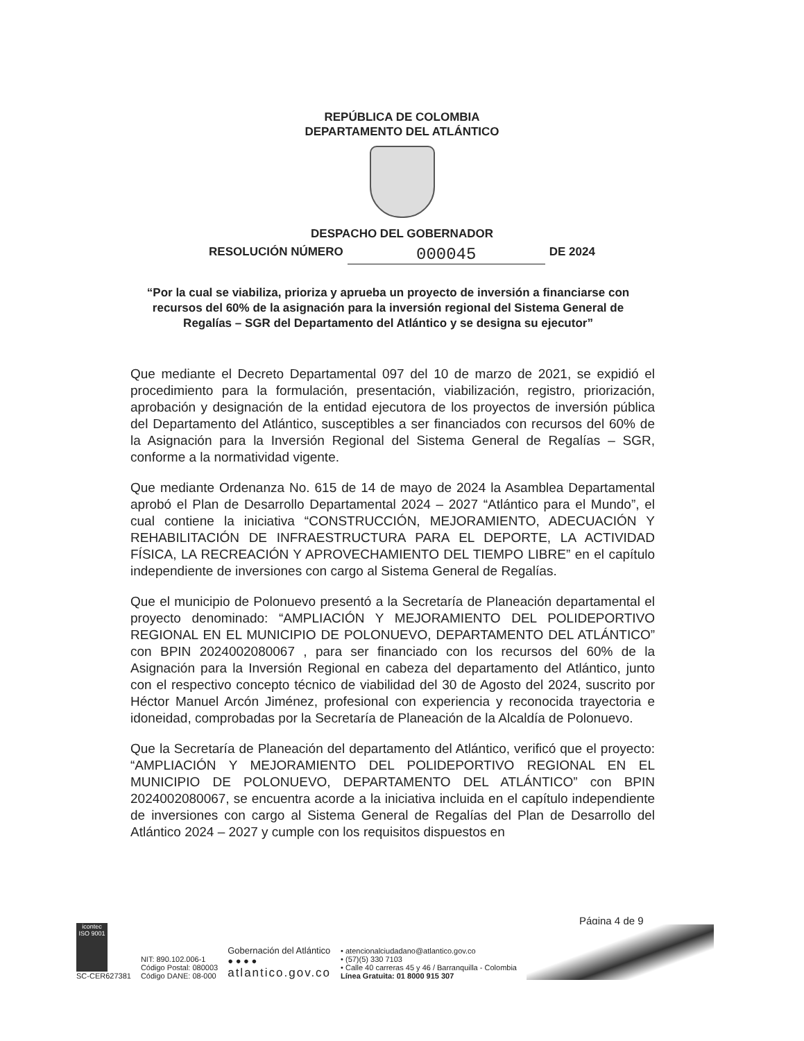REPÚBLICA DE COLOMBIA
DEPARTAMENTO DEL ATLÁNTICO
DESPACHO DEL GOBERNADOR
RESOLUCIÓN NÚMERO 000045 DE 2024
“Por la cual se viabiliza, prioriza y aprueba un proyecto de inversión a financiarse con recursos del 60% de la asignación para la inversión regional del Sistema General de Regalías – SGR del Departamento del Atlántico y se designa su ejecutor”
Que mediante el Decreto Departamental 097 del 10 de marzo de 2021, se expidió el procedimiento para la formulación, presentación, viabilización, registro, priorización, aprobación y designación de la entidad ejecutora de los proyectos de inversión pública del Departamento del Atlántico, susceptibles a ser financiados con recursos del 60% de la Asignación para la Inversión Regional del Sistema General de Regalías – SGR, conforme a la normatividad vigente.
Que mediante Ordenanza No. 615 de 14 de mayo de 2024 la Asamblea Departamental aprobó el Plan de Desarrollo Departamental 2024 – 2027 “Atlántico para el Mundo”, el cual contiene la iniciativa “CONSTRUCCIÓN, MEJORAMIENTO, ADECUACIÓN Y REHABILITACIÓN DE INFRAESTRUCTURA PARA EL DEPORTE, LA ACTIVIDAD FÍSICA, LA RECREACIÓN Y APROVECHAMIENTO DEL TIEMPO LIBRE” en el capítulo independiente de inversiones con cargo al Sistema General de Regalías.
Que el municipio de Polonuevo presentó a la Secretaría de Planeación departamental el proyecto denominado: “AMPLIACIÓN Y MEJORAMIENTO DEL POLIDEPORTIVO REGIONAL EN EL MUNICIPIO DE POLONUEVO, DEPARTAMENTO DEL ATLÁNTICO” con BPIN 2024002080067 , para ser financiado con los recursos del 60% de la Asignación para la Inversión Regional en cabeza del departamento del Atlántico, junto con el respectivo concepto técnico de viabilidad del 30 de Agosto del 2024, suscrito por Héctor Manuel Arcón Jiménez, profesional con experiencia y reconocida trayectoria e idoneidad, comprobadas por la Secretaría de Planeación de la Alcaldía de Polonuevo.
Que la Secretaría de Planeación del departamento del Atlántico, verificó que el proyecto: “AMPLIACIÓN Y MEJORAMIENTO DEL POLIDEPORTIVO REGIONAL EN EL MUNICIPIO DE POLONUEVO, DEPARTAMENTO DEL ATLÁNTICO” con BPIN 2024002080067, se encuentra acorde a la iniciativa incluida en el capítulo independiente de inversiones con cargo al Sistema General de Regalías del Plan de Desarrollo del Atlántico 2024 – 2027 y cumple con los requisitos dispuestos en
Página 4 de 9
icontec
ISO 9001
SC-CER627381
NIT: 890.102.006-1
Código Postal: 080003
Código DANE: 08-000
Gobernación del Atlántico
● ● ● ●
atlantico.gov.co
• atencionalciudadano@atlantico.gov.co
• (57)(5) 330 7103
• Calle 40 carreras 45 y 46 / Barranquilla - Colombia
Línea Gratuita: 01 8000 915 307